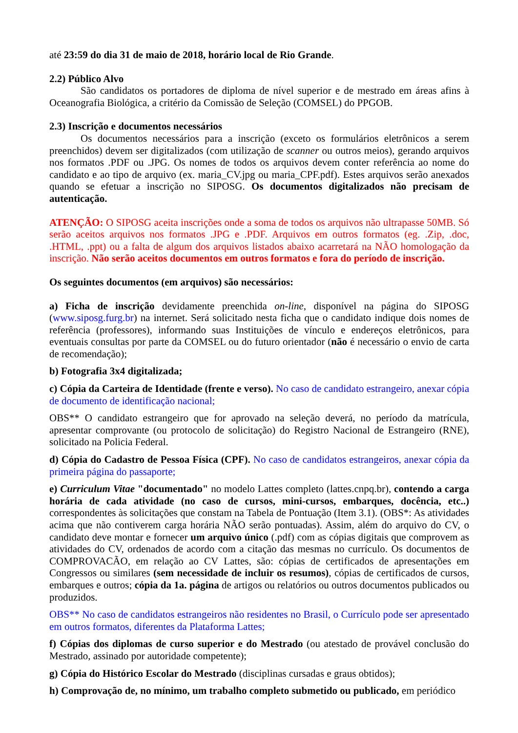até 23:59 do dia 31 de maio de 2018, horário local de Rio Grande.
2.2) Público Alvo
São candidatos os portadores de diploma de nível superior e de mestrado em áreas afins à Oceanografia Biológica, a critério da Comissão de Seleção (COMSEL) do PPGOB.
2.3) Inscrição e documentos necessários
Os documentos necessários para a inscrição (exceto os formulários eletrônicos a serem preenchidos) devem ser digitalizados (com utilização de scanner ou outros meios), gerando arquivos nos formatos .PDF ou .JPG. Os nomes de todos os arquivos devem conter referência ao nome do candidato e ao tipo de arquivo (ex. maria_CV.jpg ou maria_CPF.pdf). Estes arquivos serão anexados quando se efetuar a inscrição no SIPOSG. Os documentos digitalizados não precisam de autenticação.
ATENÇÃO: O SIPOSG aceita inscrições onde a soma de todos os arquivos não ultrapasse 50MB. Só serão aceitos arquivos nos formatos .JPG e .PDF. Arquivos em outros formatos (eg. .Zip, .doc, .HTML, .ppt) ou a falta de algum dos arquivos listados abaixo acarretará na NÃO homologação da inscrição. Não serão aceitos documentos em outros formatos e fora do período de inscrição.
Os seguintes documentos (em arquivos) são necessários:
a) Ficha de inscrição devidamente preenchida on-line, disponível na página do SIPOSG (www.siposg.furg.br) na internet. Será solicitado nesta ficha que o candidato indique dois nomes de referência (professores), informando suas Instituições de vínculo e endereços eletrônicos, para eventuais consultas por parte da COMSEL ou do futuro orientador (não é necessário o envio de carta de recomendação);
b) Fotografia 3x4 digitalizada;
c) Cópia da Carteira de Identidade (frente e verso). No caso de candidato estrangeiro, anexar cópia de documento de identificação nacional;
OBS** O candidato estrangeiro que for aprovado na seleção deverá, no período da matrícula, apresentar comprovante (ou protocolo de solicitação) do Registro Nacional de Estrangeiro (RNE), solicitado na Policia Federal.
d) Cópia do Cadastro de Pessoa Física (CPF). No caso de candidatos estrangeiros, anexar cópia da primeira página do passaporte;
e) Curriculum Vitae "documentado" no modelo Lattes completo (lattes.cnpq.br), contendo a carga horária de cada atividade (no caso de cursos, mini-cursos, embarques, docência, etc..) correspondentes às solicitações que constam na Tabela de Pontuação (Item 3.1). (OBS*: As atividades acima que não contiverem carga horária NÃO serão pontuadas). Assim, além do arquivo do CV, o candidato deve montar e fornecer um arquivo único (.pdf) com as cópias digitais que comprovem as atividades do CV, ordenados de acordo com a citação das mesmas no currículo. Os documentos de COMPROVACÃO, em relação ao CV Lattes, são: cópias de certificados de apresentações em Congressos ou similares (sem necessidade de incluir os resumos), cópias de certificados de cursos, embarques e outros; cópia da 1a. página de artigos ou relatórios ou outros documentos publicados ou produzidos.
OBS** No caso de candidatos estrangeiros não residentes no Brasil, o Currículo pode ser apresentado em outros formatos, diferentes da Plataforma Lattes;
f) Cópias dos diplomas de curso superior e do Mestrado (ou atestado de provável conclusão do Mestrado, assinado por autoridade competente);
g) Cópia do Histórico Escolar do Mestrado (disciplinas cursadas e graus obtidos);
h) Comprovação de, no mínimo, um trabalho completo submetido ou publicado, em periódico